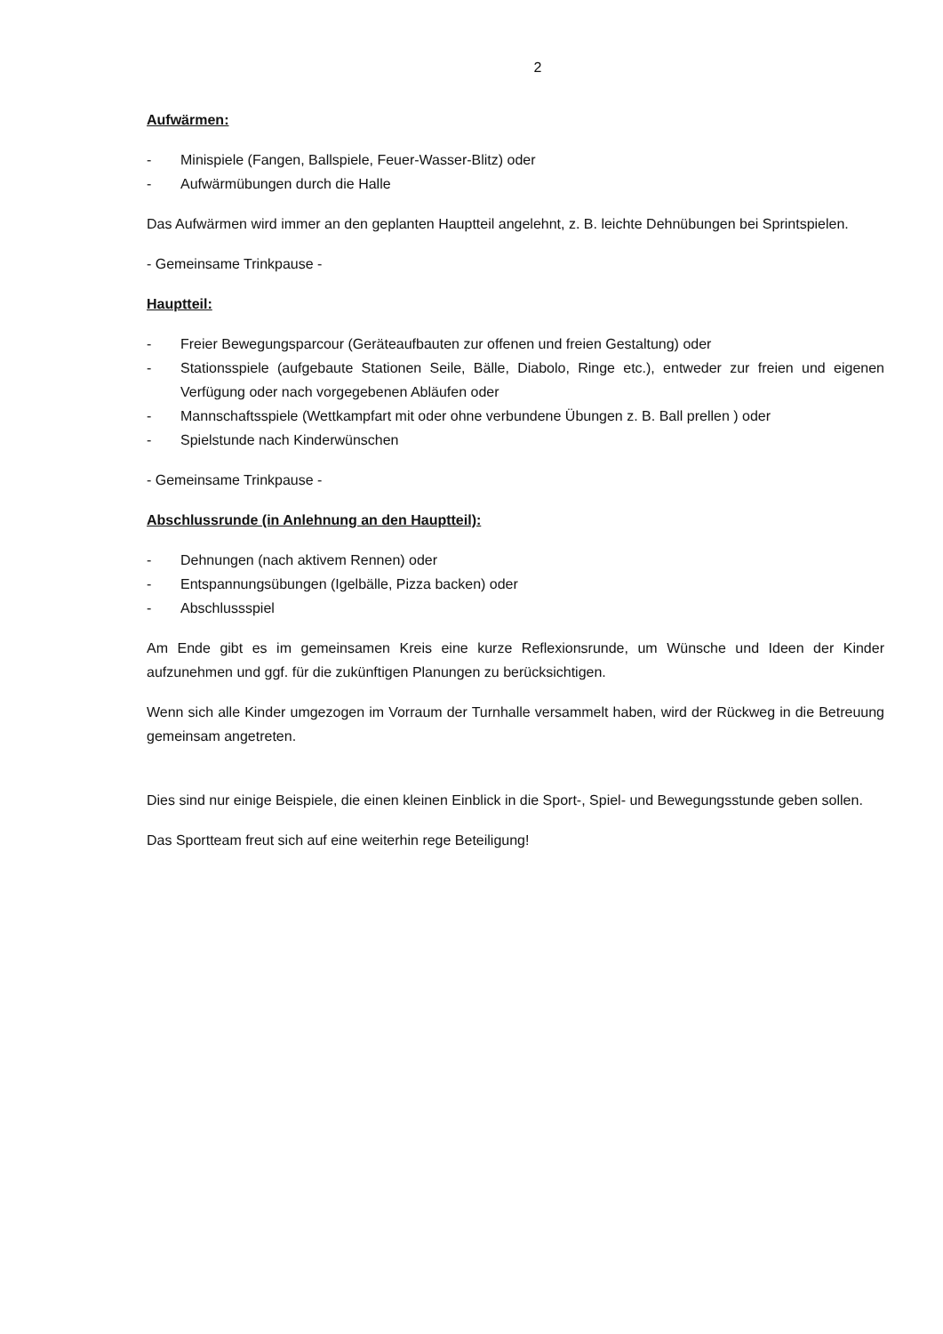2
Aufwärmen:
- Minispiele (Fangen, Ballspiele, Feuer-Wasser-Blitz) oder
- Aufwärmübungen durch die Halle
Das Aufwärmen wird immer an den geplanten Hauptteil angelehnt, z. B. leichte Dehnübungen bei Sprintspielen.
- Gemeinsame Trinkpause -
Hauptteil:
- Freier Bewegungsparcour (Geräteaufbauten zur offenen und freien Gestaltung) oder
- Stationsspiele (aufgebaute Stationen Seile, Bälle, Diabolo, Ringe etc.), entweder zur freien und eigenen Verfügung oder nach vorgegebenen Abläufen oder
- Mannschaftsspiele (Wettkampfart mit oder ohne verbundene Übungen z. B. Ball prellen ) oder
- Spielstunde nach Kinderwünschen
- Gemeinsame Trinkpause -
Abschlussrunde (in Anlehnung an den Hauptteil):
- Dehnungen (nach aktivem Rennen) oder
- Entspannungsübungen (Igelbälle, Pizza backen) oder
- Abschlussspiel
Am Ende gibt es im gemeinsamen Kreis eine kurze Reflexionsrunde, um Wünsche und Ideen der Kinder aufzunehmen und ggf. für die zukünftigen Planungen zu berücksichtigen.
Wenn sich alle Kinder umgezogen im Vorraum der Turnhalle versammelt haben, wird der Rückweg in die Betreuung gemeinsam angetreten.
Dies sind nur einige Beispiele, die einen kleinen Einblick in die Sport-, Spiel- und Bewegungsstunde geben sollen.
Das Sportteam freut sich auf eine weiterhin rege Beteiligung!